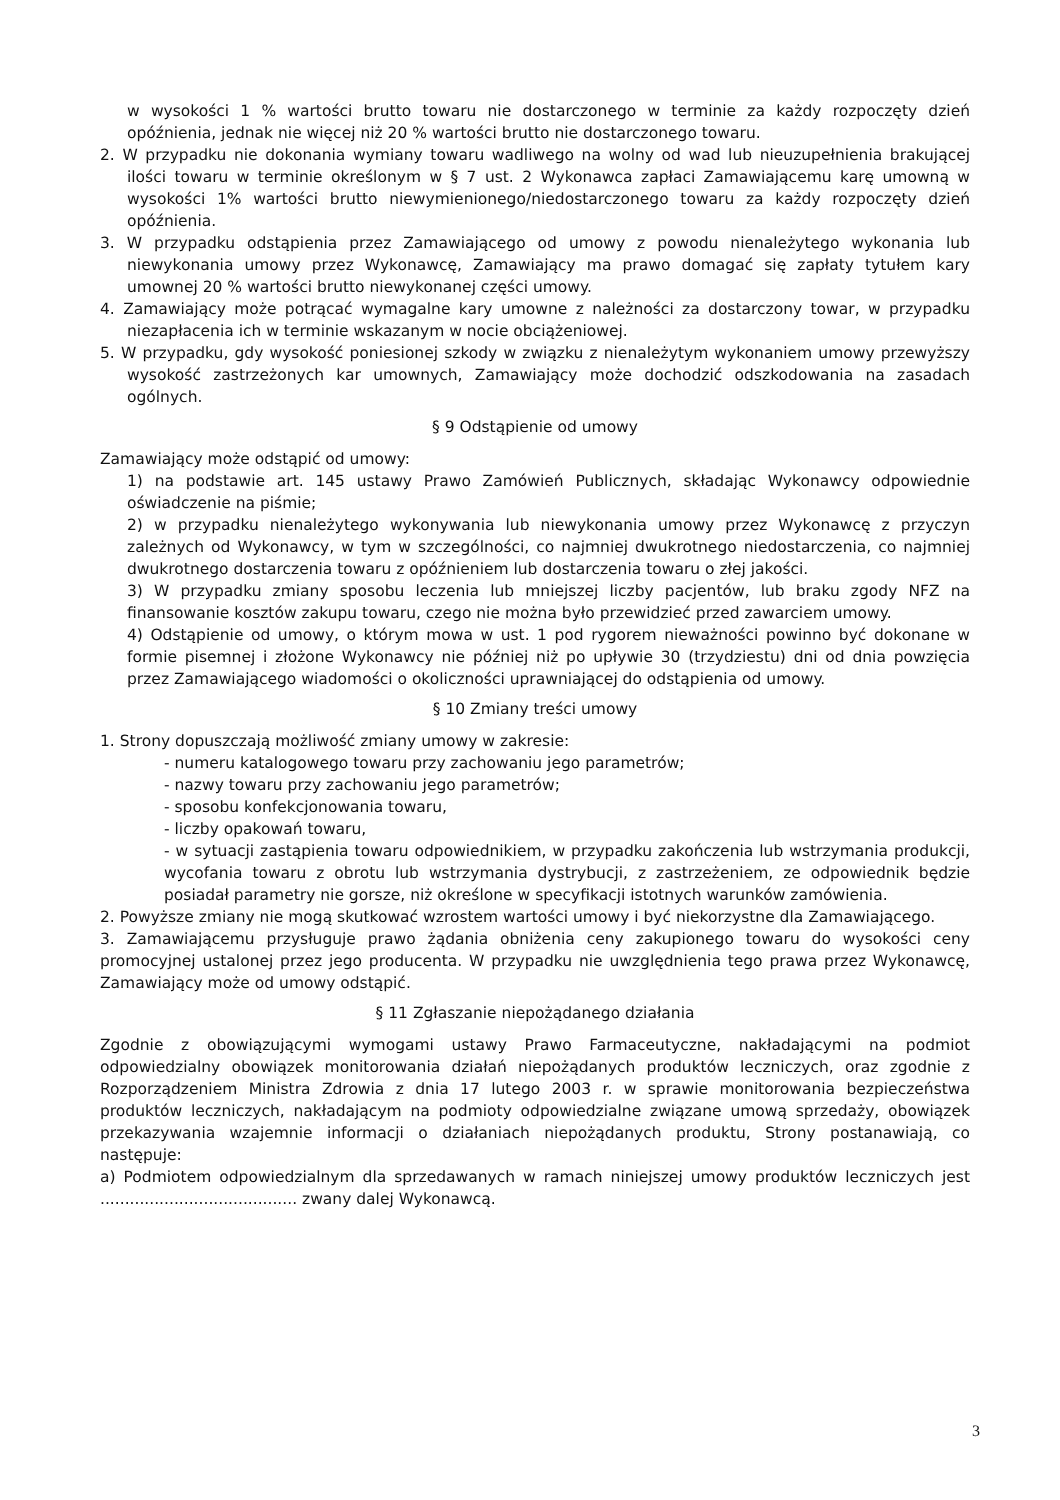w wysokości 1 % wartości brutto towaru nie dostarczonego w terminie za każdy rozpoczęty dzień opóźnienia, jednak nie więcej niż 20 % wartości brutto nie dostarczonego towaru.
2. W przypadku nie dokonania wymiany towaru wadliwego na wolny od wad lub nieuzupełnienia brakującej ilości towaru w terminie określonym w § 7 ust. 2 Wykonawca zapłaci Zamawiającemu karę umowną w wysokości 1% wartości brutto niewymienionego/niedostarczonego towaru za każdy rozpoczęty dzień opóźnienia.
3. W przypadku odstąpienia przez Zamawiającego od umowy z powodu nienależytego wykonania lub niewykonania umowy przez Wykonawcę, Zamawiający ma prawo domagać się zapłaty tytułem kary umownej 20 % wartości brutto niewykonanej części umowy.
4. Zamawiający może potrącać wymagalne kary umowne z należności za dostarczony towar, w przypadku niezapłacenia ich w terminie wskazanym w nocie obciążeniowej.
5. W przypadku, gdy wysokość poniesionej szkody w związku z nienależytym wykonaniem umowy przewyższy wysokość zastrzeżonych kar umownych, Zamawiający może dochodzić odszkodowania na zasadach ogólnych.
§ 9 Odstąpienie od umowy
Zamawiający może odstąpić od umowy:
1) na podstawie art. 145 ustawy Prawo Zamówień Publicznych, składając Wykonawcy odpowiednie oświadczenie na piśmie;
2) w przypadku nienależytego wykonywania lub niewykonania umowy przez Wykonawcę z przyczyn zależnych od Wykonawcy, w tym w szczególności, co najmniej dwukrotnego niedostarczenia, co najmniej dwukrotnego dostarczenia towaru z opóźnieniem lub dostarczenia towaru o złej jakości.
3) W przypadku zmiany sposobu leczenia lub mniejszej liczby pacjentów, lub braku zgody NFZ na finansowanie kosztów zakupu towaru, czego nie można było przewidzieć przed zawarciem umowy.
4) Odstąpienie od umowy, o którym mowa w ust. 1 pod rygorem nieważności powinno być dokonane w formie pisemnej i złożone Wykonawcy nie później niż po upływie 30 (trzydziestu) dni od dnia powzięcia przez Zamawiającego wiadomości o okoliczności uprawniającej do odstąpienia od umowy.
§ 10 Zmiany treści umowy
1. Strony dopuszczają możliwość zmiany umowy w zakresie:
- numeru katalogowego towaru przy zachowaniu jego parametrów;
- nazwy towaru przy zachowaniu jego parametrów;
- sposobu konfekcjonowania towaru,
- liczby opakowań towaru,
- w sytuacji zastąpienia towaru odpowiednikiem, w przypadku zakończenia lub wstrzymania produkcji, wycofania towaru z obrotu lub wstrzymania dystrybucji, z zastrzeżeniem, ze odpowiednik będzie posiadał parametry nie gorsze, niż określone w specyfikacji istotnych warunków zamówienia.
2. Powyższe zmiany nie mogą skutkować wzrostem wartości umowy i być niekorzystne dla Zamawiającego.
3. Zamawiającemu przysługuje prawo żądania obniżenia ceny zakupionego towaru do wysokości ceny promocyjnej ustalonej przez jego producenta. W przypadku nie uwzględnienia tego prawa przez Wykonawcę, Zamawiający może od umowy odstąpić.
§ 11 Zgłaszanie niepożądanego działania
Zgodnie z obowiązującymi wymogami ustawy Prawo Farmaceutyczne, nakładającymi na podmiot odpowiedzialny obowiązek monitorowania działań niepożądanych produktów leczniczych, oraz zgodnie z Rozporządzeniem Ministra Zdrowia z dnia 17 lutego 2003 r. w sprawie monitorowania bezpieczeństwa produktów leczniczych, nakładającym na podmioty odpowiedzialne związane umową sprzedaży, obowiązek przekazywania wzajemnie informacji o działaniach niepożądanych produktu, Strony postanawiają, co następuje:
a) Podmiotem odpowiedzialnym dla sprzedawanych w ramach niniejszej umowy produktów leczniczych jest ........................................ zwany dalej Wykonawcą.
3